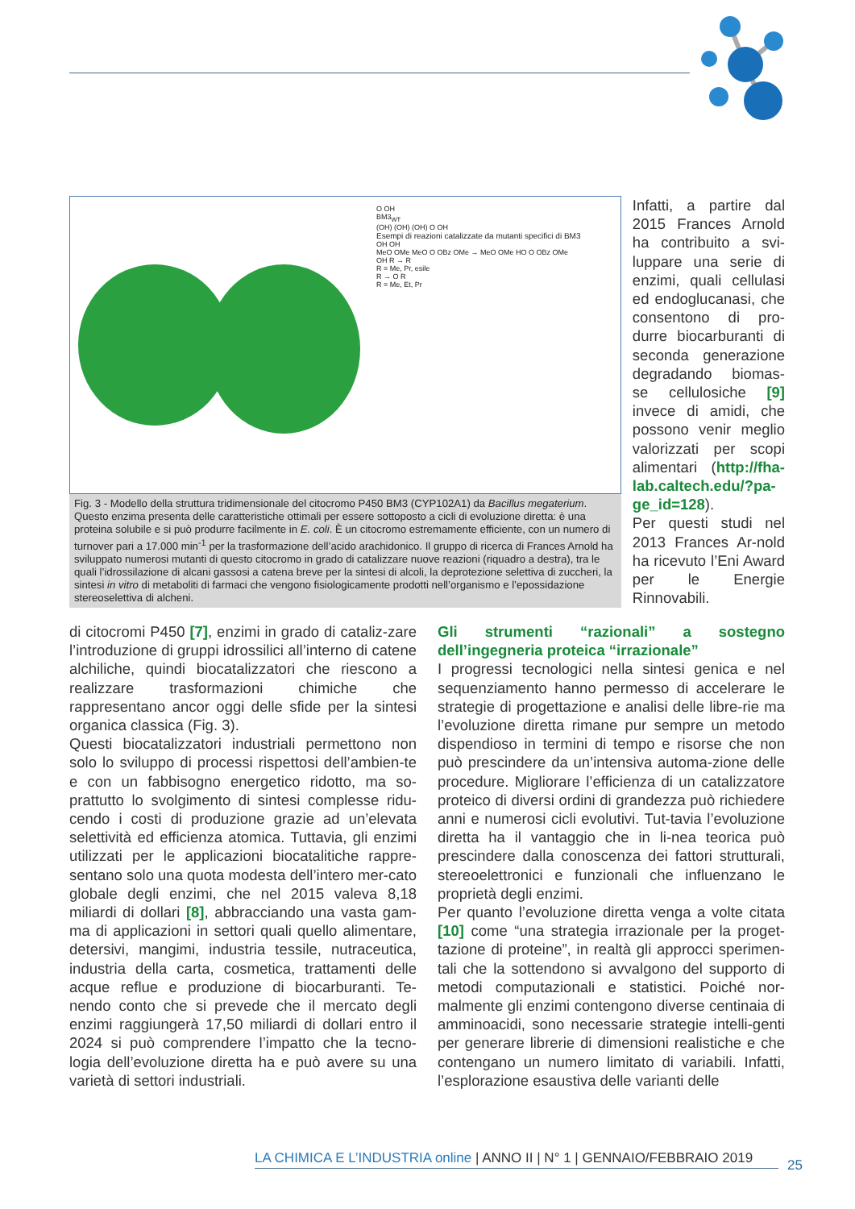O OH
BM3<sub>WT</sub>
(OH) (OH) (OH) O OH
Esempi di reazioni catalizzate da mutanti specifici di BM3
OH OH
MeO OMe MeO O OBz OMe → MeO OMe HO O OBz OMe
OH R → R
R = Me, Pr, esile
R → O R
R = Me, Et, Pr
Fig. 3 - Modello della struttura tridimensionale del citocromo P450 BM3 (CYP102A1) da Bacillus megaterium. Questo enzima presenta delle caratteristiche ottimali per essere sottoposto a cicli di evoluzione diretta: è una proteina solubile e si può produrre facilmente in E. coli. È un citocromo estremamente efficiente, con un numero di turnover pari a 17.000 min<sup>-1</sup> per la trasformazione dell’acido arachidonico. Il gruppo di ricerca di Frances Arnold ha sviluppato numerosi mutanti di questo citocromo in grado di catalizzare nuove reazioni (riquadro a destra), tra le quali l’idrossilazione di alcani gassosi a catena breve per la sintesi di alcoli, la deprotezione selettiva di zuccheri, la sintesi in vitro di metaboliti di farmaci che vengono fisiologicamente prodotti nell’organismo e l’epossidazione stereoselettiva di alcheni.
Infatti, a partire dal 2015 Frances Arnold ha contribuito a svi-luppare una serie di enzimi, quali cellulasi ed endoglucanasi, che consentono di pro-durre biocarburanti di seconda generazione degradando biomas-se cellulosiche [9] invece di amidi, che possono venir meglio valorizzati per scopi alimentari (http://fha-lab.caltech.edu/?pa-ge_id=128).
Per questi studi nel 2013 Frances Ar-nold ha ricevuto l’Eni Award per le Energie Rinnovabili.
di citocromi P450 [7], enzimi in grado di cataliz-zare l’introduzione di gruppi idrossilici all’interno di catene alchiliche, quindi biocatalizzatori che riescono a realizzare trasformazioni chimiche che rappresentano ancor oggi delle sfide per la sintesi organica classica (Fig. 3).
Questi biocatalizzatori industriali permettono non solo lo sviluppo di processi rispettosi dell’ambien-te e con un fabbisogno energetico ridotto, ma so-prattutto lo svolgimento di sintesi complesse ridu-cendo i costi di produzione grazie ad un’elevata selettività ed efficienza atomica. Tuttavia, gli enzimi utilizzati per le applicazioni biocatalitiche rappre-sentano solo una quota modesta dell’intero mer-cato globale degli enzimi, che nel 2015 valeva 8,18 miliardi di dollari [8], abbracciando una vasta gam-ma di applicazioni in settori quali quello alimentare, detersivi, mangimi, industria tessile, nutraceutica, industria della carta, cosmetica, trattamenti delle acque reflue e produzione di biocarburanti. Te-nendo conto che si prevede che il mercato degli enzimi raggiungerà 17,50 miliardi di dollari entro il 2024 si può comprendere l’impatto che la tecno-logia dell’evoluzione diretta ha e può avere su una varietà di settori industriali.
Gli strumenti “razionali” a sostegno dell’ingegneria proteica “irrazionale”
I progressi tecnologici nella sintesi genica e nel sequenziamento hanno permesso di accelerare le strategie di progettazione e analisi delle libre-rie ma l’evoluzione diretta rimane pur sempre un metodo dispendioso in termini di tempo e risorse che non può prescindere da un’intensiva automa-zione delle procedure. Migliorare l’efficienza di un catalizzatore proteico di diversi ordini di grandezza può richiedere anni e numerosi cicli evolutivi. Tut-tavia l’evoluzione diretta ha il vantaggio che in li-nea teorica può prescindere dalla conoscenza dei fattori strutturali, stereoelettronici e funzionali che influenzano le proprietà degli enzimi.
Per quanto l’evoluzione diretta venga a volte citata [10] come “una strategia irrazionale per la proget-tazione di proteine”, in realtà gli approcci sperimen-tali che la sottendono si avvalgono del supporto di metodi computazionali e statistici. Poiché nor-malmente gli enzimi contengono diverse centinaia di amminoacidi, sono necessarie strategie intelli-genti per generare librerie di dimensioni realistiche e che contengano un numero limitato di variabili. Infatti, l’esplorazione esaustiva delle varianti delle
LA CHIMICA E L’INDUSTRIA online | ANNO II | N° 1 | GENNAIO/FEBBRAIO 2019
25